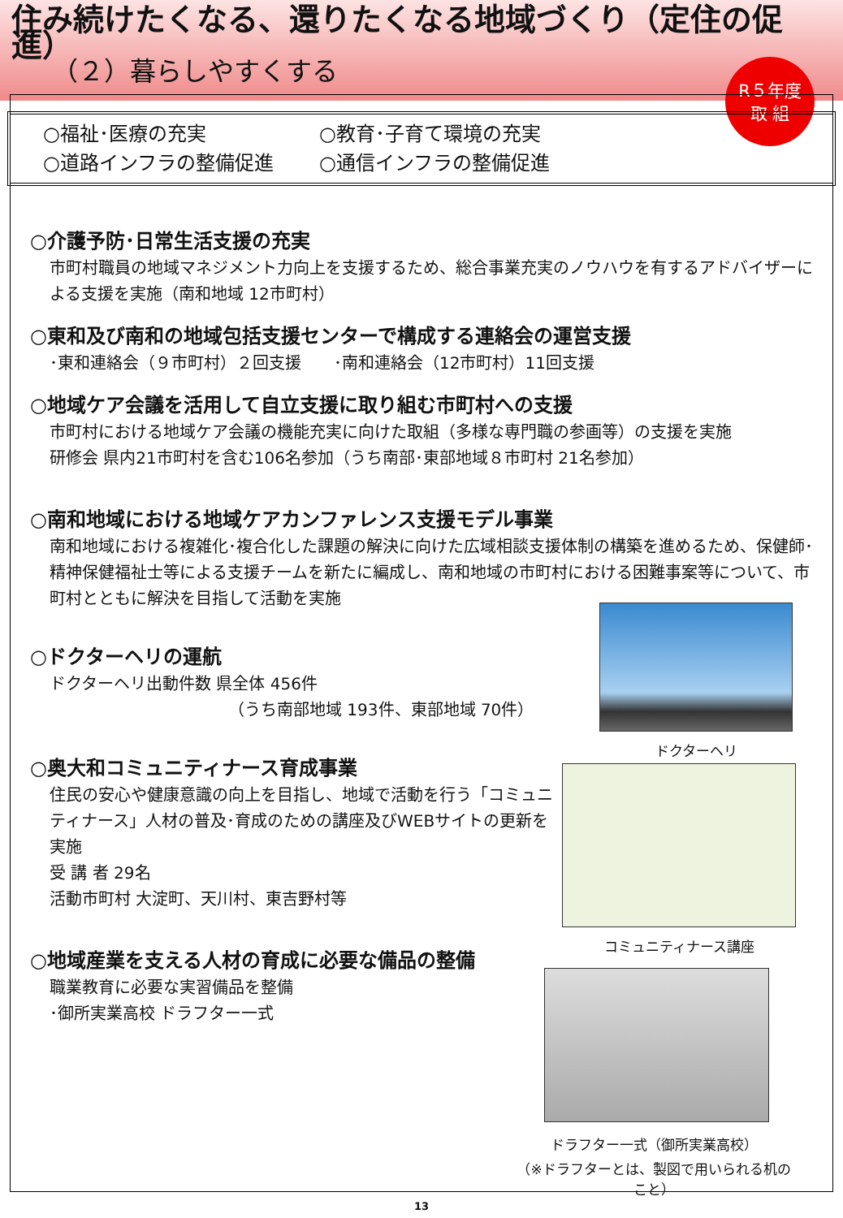住み続けたくなる、還りたくなる地域づくり（定住の促進）
（２）暮らしやすくする
R５年度
取 組
○福祉･医療の充実
○教育･子育て環境の充実
○道路インフラの整備促進
○通信インフラの整備促進
○介護予防･日常生活支援の充実
市町村職員の地域マネジメント力向上を支援するため、総合事業充実のノウハウを有するアドバイザーによる支援を実施（南和地域 12市町村）
○東和及び南和の地域包括支援センターで構成する連絡会の運営支援
･東和連絡会（９市町村）２回支援　　･南和連絡会（12市町村）11回支援
○地域ケア会議を活用して自立支援に取り組む市町村への支援
市町村における地域ケア会議の機能充実に向けた取組（多様な専門職の参画等）の支援を実施
研修会 県内21市町村を含む106名参加（うち南部･東部地域８市町村 21名参加）
○南和地域における地域ケアカンファレンス支援モデル事業
南和地域における複雑化･複合化した課題の解決に向けた広域相談支援体制の構築を進めるため、保健師･精神保健福祉士等による支援チームを新たに編成し、南和地域の市町村における困難事案等について、市町村とともに解決を目指して活動を実施
○ドクターヘリの運航
ドクターヘリ出動件数 県全体 456件
（うち南部地域 193件、東部地域 70件）
○奥大和コミュニティナース育成事業
住民の安心や健康意識の向上を目指し、地域で活動を行う「コミュニティナース」人材の普及･育成のための講座及びWEBサイトの更新を実施
受 講 者 29名
活動市町村 大淀町、天川村、東吉野村等
○地域産業を支える人材の育成に必要な備品の整備
職業教育に必要な実習備品を整備
･御所実業高校 ドラフター一式
ドクターヘリ
コミュニティナース講座
ドラフター一式（御所実業高校）
（※ドラフターとは、製図で用いられる机のこと）
13